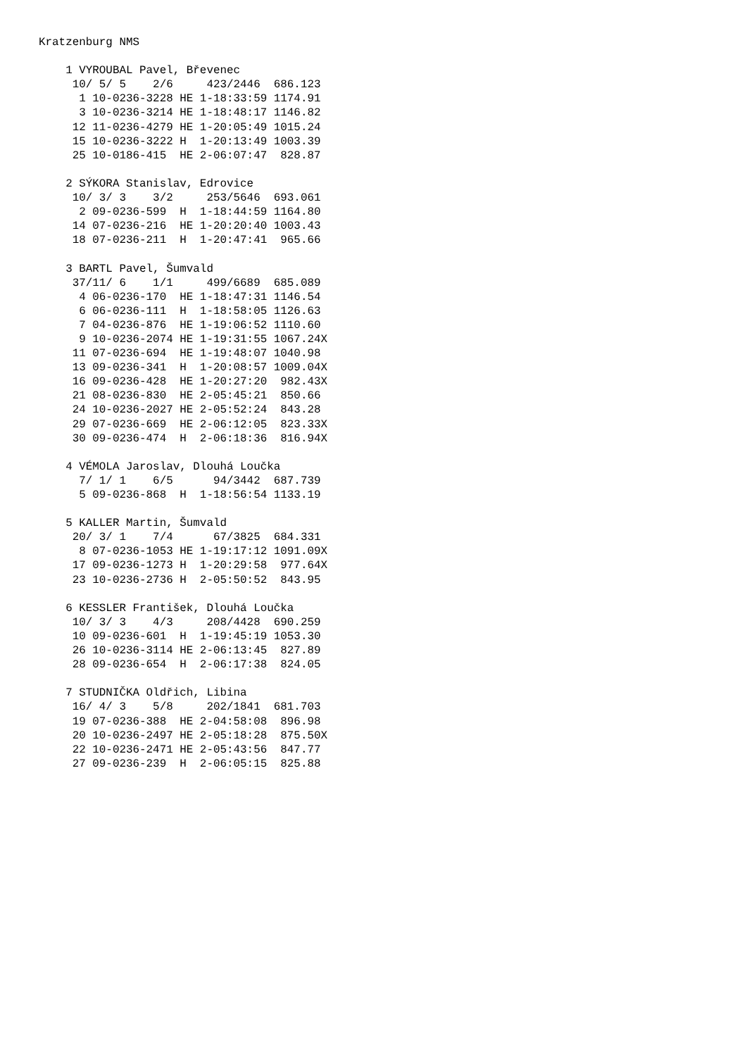Kratzenburg NMS

    1 VYROUBAL Pavel, Břevenec
     10/ 5/ 5    2/6     423/2446  686.123
      1 10-0236-3228 HE 1-18:33:59 1174.91
      3 10-0236-3214 HE 1-18:48:17 1146.82
     12 11-0236-4279 HE 1-20:05:49 1015.24
     15 10-0236-3222 H  1-20:13:49 1003.39
     25 10-0186-415  HE 2-06:07:47  828.87

    2 SÝKORA Stanislav, Edrovice
     10/ 3/ 3    3/2     253/5646  693.061
      2 09-0236-599  H  1-18:44:59 1164.80
     14 07-0236-216  HE 1-20:20:40 1003.43
     18 07-0236-211  H  1-20:47:41  965.66

    3 BARTL Pavel, Šumvald
     37/11/ 6    1/1     499/6689  685.089
      4 06-0236-170  HE 1-18:47:31 1146.54
      6 06-0236-111  H  1-18:58:05 1126.63
      7 04-0236-876  HE 1-19:06:52 1110.60
      9 10-0236-2074 HE 1-19:31:55 1067.24X
     11 07-0236-694  HE 1-19:48:07 1040.98
     13 09-0236-341  H  1-20:08:57 1009.04X
     16 09-0236-428  HE 1-20:27:20  982.43X
     21 08-0236-830  HE 2-05:45:21  850.66
     24 10-0236-2027 HE 2-05:52:24  843.28
     29 07-0236-669  HE 2-06:12:05  823.33X
     30 09-0236-474  H  2-06:18:36  816.94X

    4 VÉMOLA Jaroslav, Dlouhá Loučka
      7/ 1/ 1    6/5      94/3442  687.739
      5 09-0236-868  H  1-18:56:54 1133.19

    5 KALLER Martin, Šumvald
     20/ 3/ 1    7/4      67/3825  684.331
      8 07-0236-1053 HE 1-19:17:12 1091.09X
     17 09-0236-1273 H  1-20:29:58  977.64X
     23 10-0236-2736 H  2-05:50:52  843.95

    6 KESSLER František, Dlouhá Loučka
     10/ 3/ 3    4/3     208/4428  690.259
     10 09-0236-601  H  1-19:45:19 1053.30
     26 10-0236-3114 HE 2-06:13:45  827.89
     28 09-0236-654  H  2-06:17:38  824.05

    7 STUDNIČKA Oldřich, Libina
     16/ 4/ 3    5/8     202/1841  681.703
     19 07-0236-388  HE 2-04:58:08  896.98
     20 10-0236-2497 HE 2-05:18:28  875.50X
     22 10-0236-2471 HE 2-05:43:56  847.77
     27 09-0236-239  H  2-06:05:15  825.88